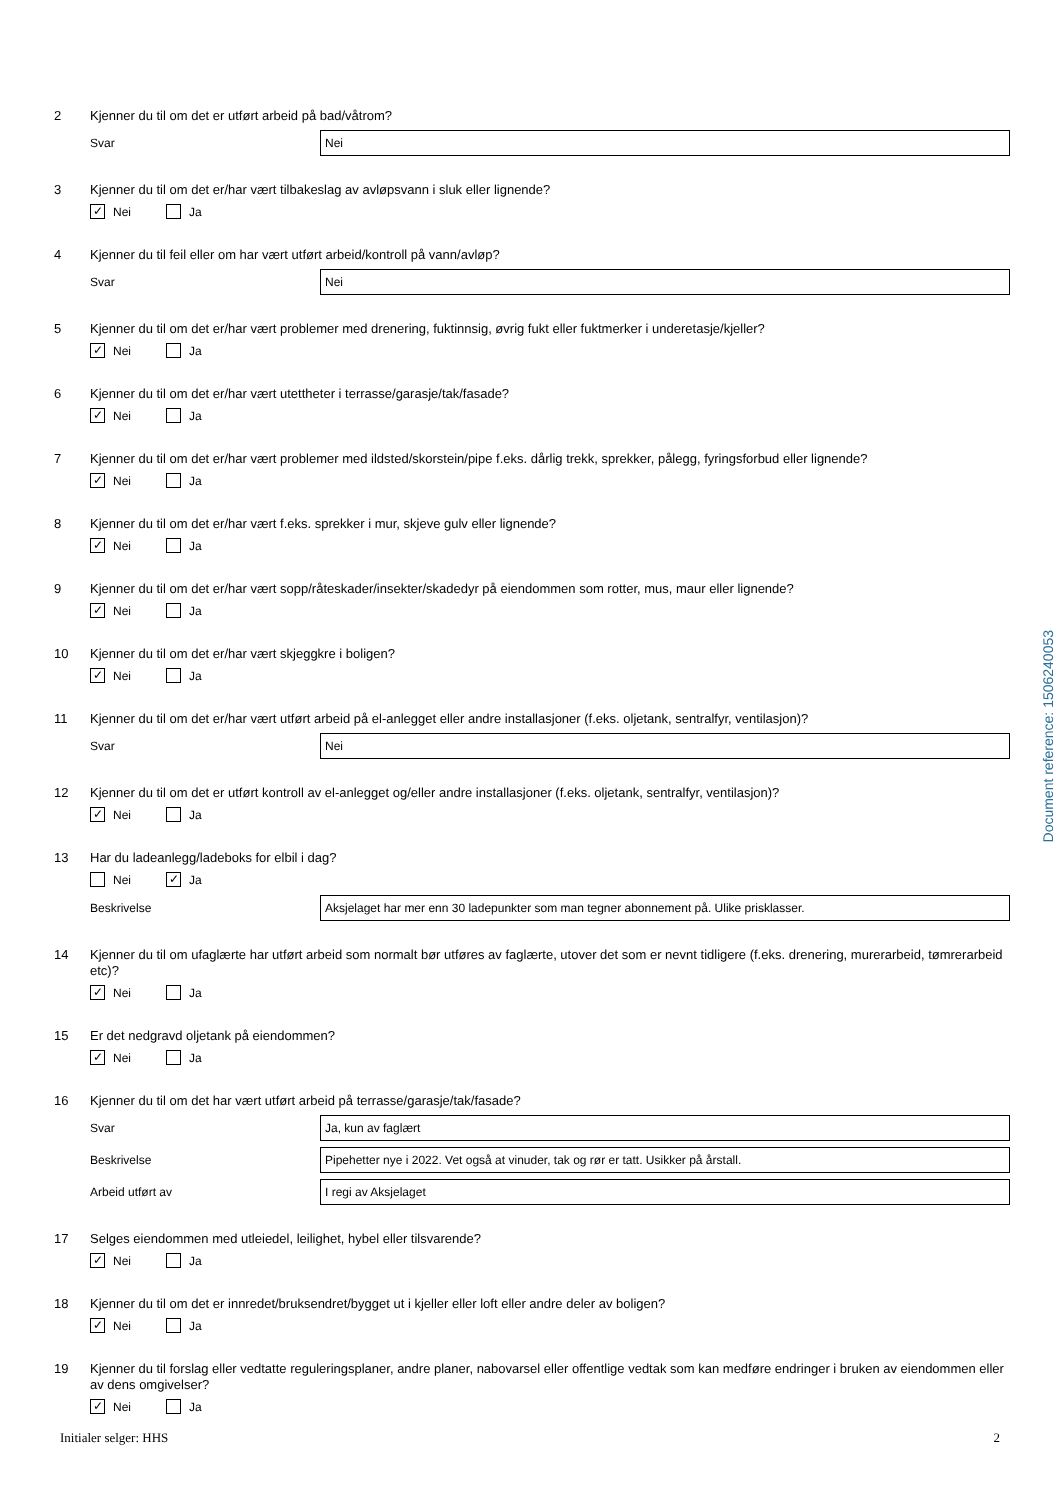2
Kjenner du til om det er utført arbeid på bad/våtrom?
Svar Nei
3
Kjenner du til om det er/har vært tilbakeslag av avløpsvann i sluk eller lignende?
✓ Nei Ja
4
Kjenner du til feil eller om har vært utført arbeid/kontroll på vann/avløp?
Svar Nei
5
Kjenner du til om det er/har vært problemer med drenering, fuktinnsig, øvrig fukt eller fuktmerker i underetasje/kjeller?
✓ Nei Ja
6
Kjenner du til om det er/har vært utettheter i terrasse/garasje/tak/fasade?
✓ Nei Ja
7
Kjenner du til om det er/har vært problemer med ildsted/skorstein/pipe f.eks. dårlig trekk, sprekker, pålegg, fyringsforbud eller lignende?
✓ Nei Ja
8
Kjenner du til om det er/har vært f.eks. sprekker i mur, skjeve gulv eller lignende?
✓ Nei Ja
9
Kjenner du til om det er/har vært sopp/råteskader/insekter/skadedyr på eiendommen som rotter, mus, maur eller lignende?
✓ Nei Ja
10
Kjenner du til om det er/har vært skjeggkre i boligen?
✓ Nei Ja
11
Kjenner du til om det er/har vært utført arbeid på el-anlegget eller andre installasjoner (f.eks. oljetank, sentralfyr, ventilasjon)?
Svar Nei
12
Kjenner du til om det er utført kontroll av el-anlegget og/eller andre installasjoner (f.eks. oljetank, sentralfyr, ventilasjon)?
✓ Nei Ja
13
Har du ladeanlegg/ladeboks for elbil i dag?
Nei ✓ Ja
Beskrivelse Aksjelaget har mer enn 30 ladepunkter som man tegner abonnement på. Ulike prisklasser.
14
Kjenner du til om ufaglærte har utført arbeid som normalt bør utføres av faglærte, utover det som er nevnt tidligere (f.eks. drenering, murerarbeid, tømrerarbeid etc)?
✓ Nei Ja
15
Er det nedgravd oljetank på eiendommen?
✓ Nei Ja
16
Kjenner du til om det har vært utført arbeid på terrasse/garasje/tak/fasade?
Svar Ja, kun av faglært
Beskrivelse Pipehetter nye i 2022. Vet også at vinuder, tak og rør er tatt. Usikker på årstall.
Arbeid utført av I regi av Aksjelaget
17
Selges eiendommen med utleiedel, leilighet, hybel eller tilsvarende?
✓ Nei Ja
18
Kjenner du til om det er innredet/bruksendret/bygget ut i kjeller eller loft eller andre deler av boligen?
✓ Nei Ja
19
Kjenner du til forslag eller vedtatte reguleringsplaner, andre planer, nabovarsel eller offentlige vedtak som kan medføre endringer i bruken av eiendommen eller av dens omgivelser?
✓ Nei Ja
Document reference: 1506240053
Initialer selger: HHS 2